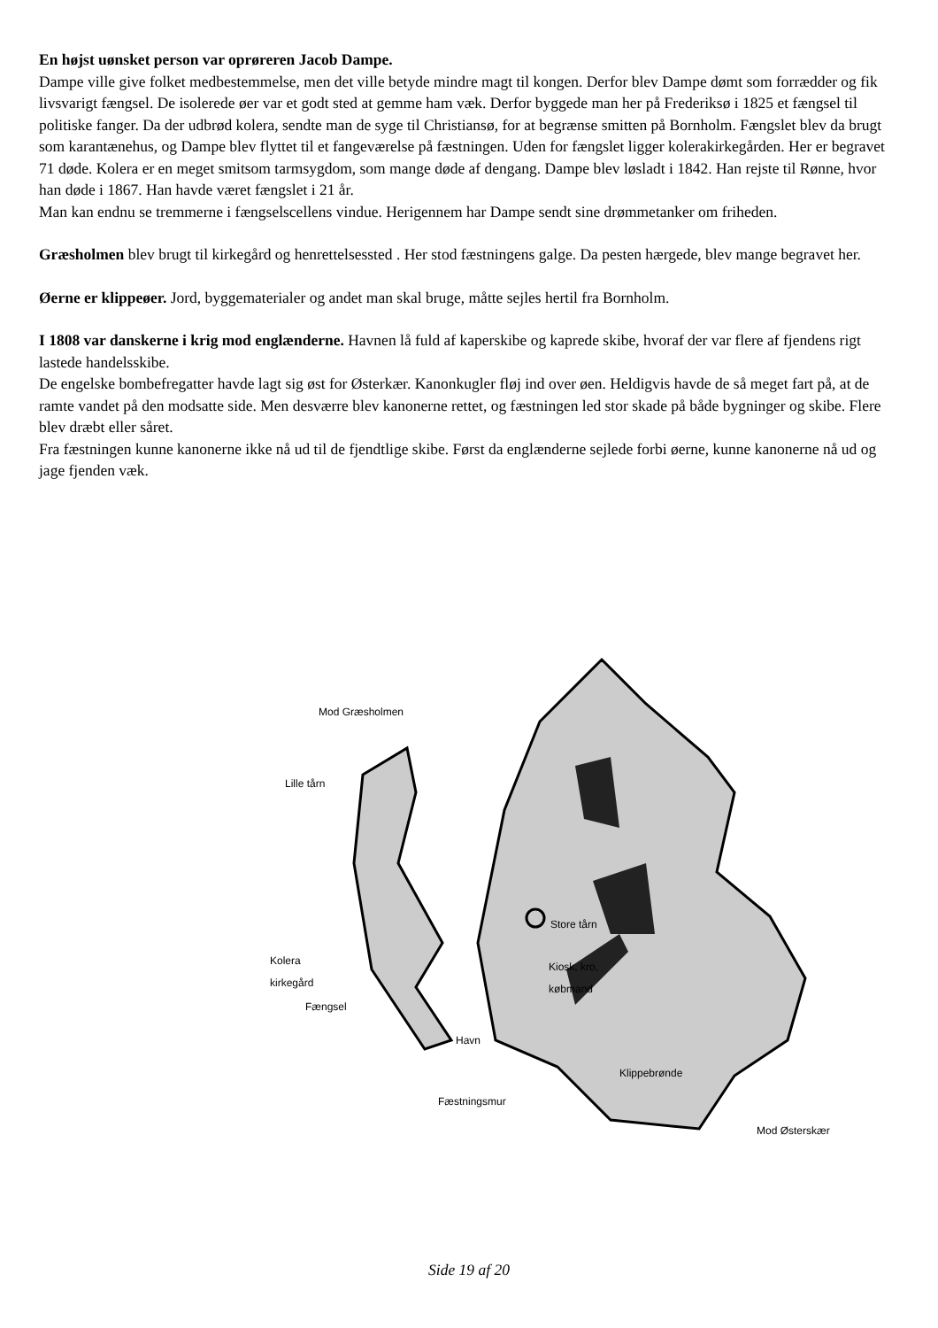En højst uønsket person var oprøreren Jacob Dampe.
Dampe ville give folket medbestemmelse, men det ville betyde mindre magt til kongen. Derfor blev Dampe dømt som forrædder og fik livsvarigt fængsel. De isolerede øer var et godt sted at gemme ham væk. Derfor byggede man her på Frederiksø i 1825 et fængsel til politiske fanger. Da der udbrød kolera, sendte man de syge til Christiansø, for at begrænse smitten på Bornholm. Fængslet blev da brugt som karantænehus, og Dampe blev flyttet til et fangeværelse på fæstningen. Uden for fængslet ligger kolerakirkegården. Her er begravet 71 døde. Kolera er en meget smitsom tarmsygdom, som mange døde af dengang. Dampe blev løsladt i 1842. Han rejste til Rønne, hvor han døde i 1867. Han havde været fængslet i 21 år.
Man kan endnu se tremmerne i fængselscellens vindue. Herigennem har Dampe sendt sine drømmetanker om friheden.
Græsholmen blev brugt til kirkegård og henrettelsessted . Her stod fæstningens galge. Da pesten hærgede, blev mange begravet her.
Øerne er klippeøer. Jord, byggematerialer og andet man skal bruge, måtte sejles hertil fra Bornholm.
I 1808 var danskerne i krig mod englænderne. Havnen lå fuld af kaperskibe og kaprede skibe, hvoraf der var flere af fjendens rigt lastede handelsskibe.
De engelske bombefregatter havde lagt sig øst for Østerkær. Kanonkugler fløj ind over øen. Heldigvis havde de så meget fart på, at de ramte vandet på den modsatte side. Men desværre blev kanonerne rettet, og fæstningen led stor skade på både bygninger og skibe. Flere blev dræbt eller såret.
Fra fæstningen kunne kanonerne ikke nå ud til de fjendtlige skibe. Først da englænderne sejlede forbi øerne, kunne kanonerne nå ud og jage fjenden væk.
Mod Græsholmen
Lille tårn
Kolera
kirkegård
Fængsel
Havn
Fæstningsmur
Store tårn
Kiosk, kro,
købmand
Klippebrønde
Mod Østerskær
Side 19 af 20